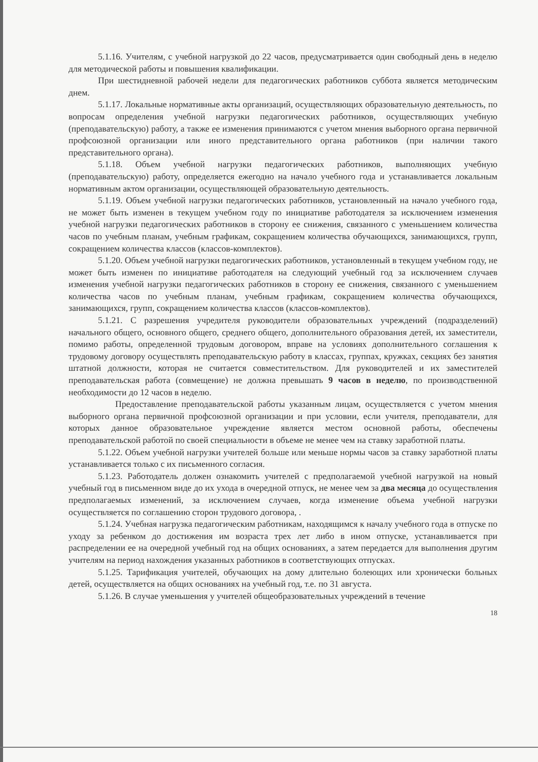5.1.16. Учителям, с учебной нагрузкой до 22 часов, предусматривается один свободный день в неделю для методической работы и повышения квалификации.
При шестидневной рабочей недели для педагогических работников суббота является методическим днем.
5.1.17. Локальные нормативные акты организаций, осуществляющих образовательную деятельность, по вопросам определения учебной нагрузки педагогических работников, осуществляющих учебную (преподавательскую) работу, а также ее изменения принимаются с учетом мнения выборного органа первичной профсоюзной организации или иного представительного органа работников (при наличии такого представительного органа).
5.1.18. Объем учебной нагрузки педагогических работников, выполняющих учебную (преподавательскую) работу, определяется ежегодно на начало учебного года и устанавливается локальным нормативным актом организации, осуществляющей образовательную деятельность.
5.1.19. Объем учебной нагрузки педагогических работников, установленный на начало учебного года, не может быть изменен в текущем учебном году по инициативе работодателя за исключением изменения учебной нагрузки педагогических работников в сторону ее снижения, связанного с уменьшением количества часов по учебным планам, учебным графикам, сокращением количества обучающихся, занимающихся, групп, сокращением количества классов (классов-комплектов).
5.1.20. Объем учебной нагрузки педагогических работников, установленный в текущем учебном году, не может быть изменен по инициативе работодателя на следующий учебный год за исключением случаев изменения учебной нагрузки педагогических работников в сторону ее снижения, связанного с уменьшением количества часов по учебным планам, учебным графикам, сокращением количества обучающихся, занимающихся, групп, сокращением количества классов (классов-комплектов).
5.1.21. С разрешения учредителя руководители образовательных учреждений (подразделений) начального общего, основного общего, среднего общего, дополнительного образования детей, их заместители, помимо работы, определенной трудовым договором, вправе на условиях дополнительного соглашения к трудовому договору осуществлять преподавательскую работу в классах, группах, кружках, секциях без занятия штатной должности, которая не считается совместительством. Для руководителей и их заместителей преподавательская работа (совмещение) не должна превышать 9 часов в неделю, по производственной необходимости до 12 часов в неделю.
Предоставление преподавательской работы указанным лицам, осуществляется с учетом мнения выборного органа первичной профсоюзной организации и при условии, если учителя, преподаватели, для которых данное образовательное учреждение является местом основной работы, обеспечены преподавательской работой по своей специальности в объеме не менее чем на ставку заработной платы.
5.1.22. Объем учебной нагрузки учителей больше или меньше нормы часов за ставку заработной платы устанавливается только с их письменного согласия.
5.1.23. Работодатель должен ознакомить учителей с предполагаемой учебной нагрузкой на новый учебный год в письменном виде до их ухода в очередной отпуск, не менее чем за два месяца до осуществления предполагаемых изменений, за исключением случаев, когда изменение объема учебной нагрузки осуществляется по соглашению сторон трудового договора, .
5.1.24. Учебная нагрузка педагогическим работникам, находящимся к началу учебного года в отпуске по уходу за ребенком до достижения им возраста трех лет либо в ином отпуске, устанавливается при распределении ее на очередной учебный год на общих основаниях, а затем передается для выполнения другим учителям на период нахождения указанных работников в соответствующих отпусках.
5.1.25. Тарификация учителей, обучающих на дому длительно болеющих или хронически больных детей, осуществляется на общих основаниях на учебный год, т.е. по 31 августа.
5.1.26. В случае уменьшения у учителей общеобразовательных учреждений в течение
18